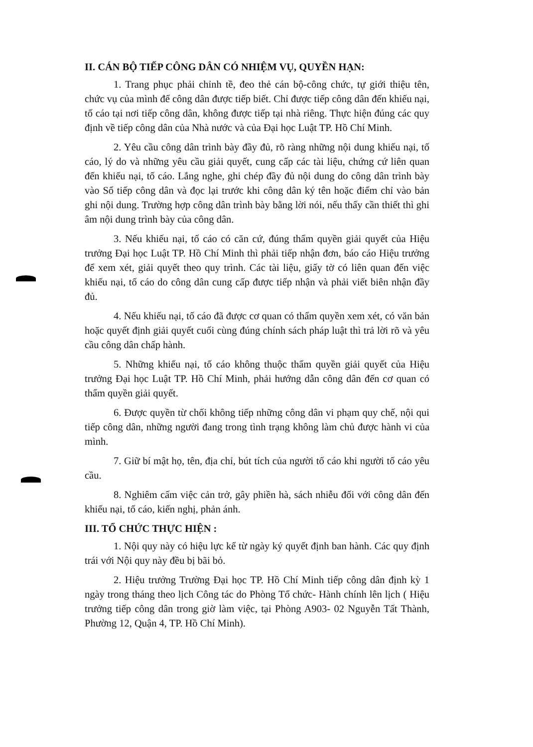II. CÁN BỘ TIẾP CÔNG DÂN CÓ NHIỆM VỤ, QUYỀN HẠN:
1. Trang phục phải chỉnh tề, đeo thẻ cán bộ-công chức, tự giới thiệu tên, chức vụ của mình để công dân được tiếp biết. Chỉ được tiếp công dân đến khiếu nại, tố cáo tại nơi tiếp công dân, không được tiếp tại nhà riêng. Thực hiện đúng các quy định về tiếp công dân của Nhà nước và của Đại học Luật TP. Hồ Chí Minh.
2. Yêu cầu công dân trình bày đầy đủ, rõ ràng những nội dung khiếu nại, tố cáo, lý do và những yêu cầu giải quyết, cung cấp các tài liệu, chứng cứ liên quan đến khiếu nại, tố cáo. Lắng nghe, ghi chép đầy đủ nội dung do công dân trình bày vào Sổ tiếp công dân và đọc lại trước khi công dân ký tên hoặc điểm chỉ vào bản ghi nội dung. Trường hợp công dân trình bày bằng lời nói, nếu thấy cần thiết thì ghi âm nội dung trình bày của công dân.
3. Nếu khiếu nại, tố cáo có căn cứ, đúng thẩm quyền giải quyết của Hiệu trưởng Đại học Luật TP. Hồ Chí Minh thì phải tiếp nhận đơn, báo cáo Hiệu trưởng để xem xét, giải quyết theo quy trình. Các tài liệu, giấy tờ có liên quan đến việc khiếu nại, tố cáo do công dân cung cấp được tiếp nhận và phải viết biên nhận đầy đủ.
4. Nếu khiếu nại, tố cáo đã được cơ quan có thẩm quyền xem xét, có văn bản hoặc quyết định giải quyết cuối cùng đúng chính sách pháp luật thì trả lời rõ và yêu cầu công dân chấp hành.
5. Những khiếu nại, tố cáo không thuộc thẩm quyền giải quyết của Hiệu trưởng Đại học Luật TP. Hồ Chí Minh, phải hướng dẫn công dân đến cơ quan có thẩm quyền giải quyết.
6. Được quyền từ chối không tiếp những công dân vi phạm quy chế, nội qui tiếp công dân, những người đang trong tình trạng không làm chủ được hành vi của mình.
7. Giữ bí mật họ, tên, địa chỉ, bút tích của người tố cáo khi người tố cáo yêu cầu.
8. Nghiêm cấm việc cản trở, gây phiền hà, sách nhiễu đối với công dân đến khiếu nại, tố cáo, kiến nghị, phản ánh.
III. TỔ CHỨC THỰC HIỆN :
1. Nội quy này có hiệu lực kể từ ngày ký quyết định ban hành. Các quy định trái với Nội quy này đều bị bãi bỏ.
2. Hiệu trưởng Trường Đại học TP. Hồ Chí Minh tiếp công dân định kỳ 1 ngày trong tháng theo lịch Công tác do Phòng Tổ chức- Hành chính lên lịch ( Hiệu trưởng tiếp công dân trong giờ làm việc, tại Phòng A903- 02 Nguyễn Tất Thành, Phường 12, Quận 4, TP. Hồ Chí Minh).